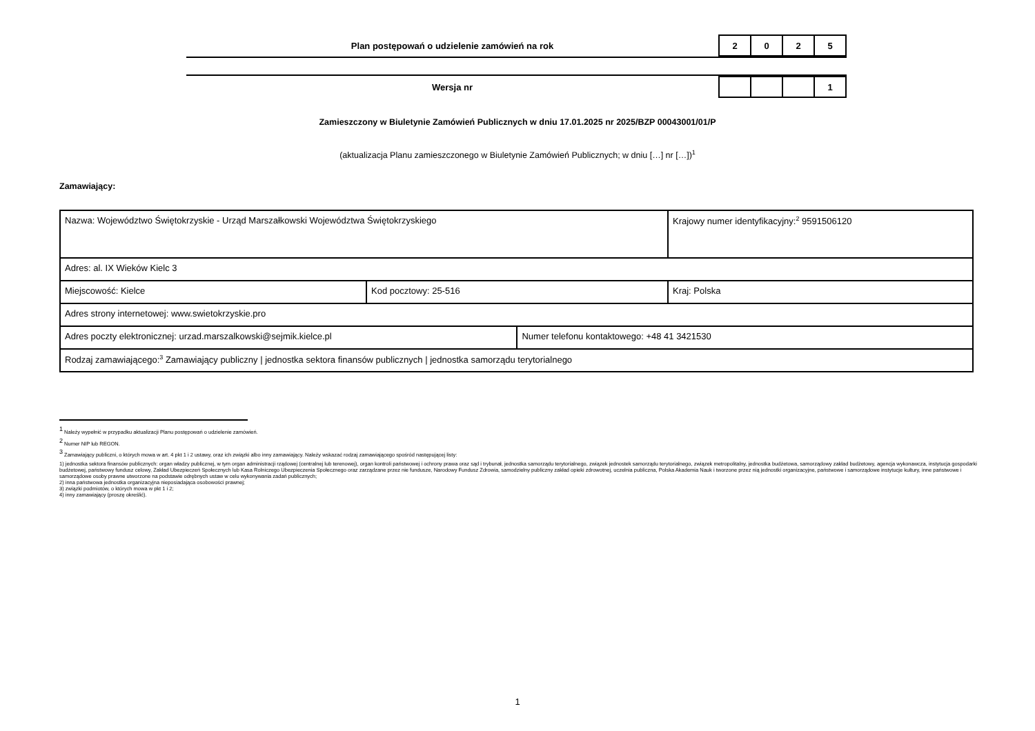Plan postępowań o udzielenie zamówień na rok
| 2 | 0 | 2 | 5 |
Wersja nr
| | | | 1 |
Zamieszczony w Biuletynie Zamówień Publicznych w dniu 17.01.2025 nr 2025/BZP 00043001/01/P
(aktualizacja Planu zamieszczonego w Biuletynie Zamówień Publicznych; w dniu […] nr […])<sup>1</sup>
Zamawiający:
| Nazwa: Województwo Świętokrzyskie - Urząd Marszałkowski Województwa Świętokrzyskiego | | | Krajowy numer identyfikacyjny:<sup>2</sup> 9591506120 |
| Adres: al. IX Wieków Kielc 3 | | | |
| Miejscowość: Kielce | Kod pocztowy: 25-516 | | Kraj: Polska |
| Adres strony internetowej: www.swietokrzyskie.pro | | | |
| Adres poczty elektronicznej: urzad.marszalkowski@sejmik.kielce.pl | | Numer telefonu kontaktowego: +48 41 3421530 | |
| Rodzaj zamawiającego:<sup>3</sup> Zamawiający publiczny / jednostka sektora finansów publicznych / jednostka samorządu terytorialnego | | | |
<sup>1</sup> Należy wypełnić w przypadku aktualizacji Planu postępowań o udzielenie zamówień.
<sup>2</sup> Numer NIP lub REGON.
<sup>3</sup> Zamawiający publiczni, o których mowa w art. 4 pkt 1 i 2 ustawy, oraz ich związki albo inny zamawiający. Należy wskazać rodzaj zamawiającego spośród następującej listy:
1) jednostka sektora finansów publicznych: organ władzy publicznej, w tym organ administracji rządowej (centralnej lub terenowej), organ kontroli państwowej i ochrony prawa oraz sąd i trybunał, jednostka samorządu terytorialnego, związek jednostek samorządu terytorialnego, związek metropolitalny, jednostka budżetowa, samorządowy zakład budżetowy, agencja wykonawcza, instytucja gospodarki budżetowej, państwowy fundusz celowy, Zakład Ubezpieczeń Społecznych lub Kasa Rolniczego Ubezpieczenia Społecznego oraz zarządzane przez nie fundusze, Narodowy Fundusz Zdrowia, samodzielny publiczny zakład opieki zdrowotnej, uczelnia publiczna, Polska Akademia Nauk i tworzone przez nią jednostki organizacyjne, państwowe i samorządowe instytucje kultury, inne państwowe i samorządowe osoby prawne utworzone na podstawie odrębnych ustaw w celu wykonywania zadań publicznych;
2) inna państwowa jednostka organizacyjna nieposiadająca osobowości prawnej;
3) związki podmiotów, o których mowa w pkt 1 i 2;
4) inny zamawiający (proszę określić).
1